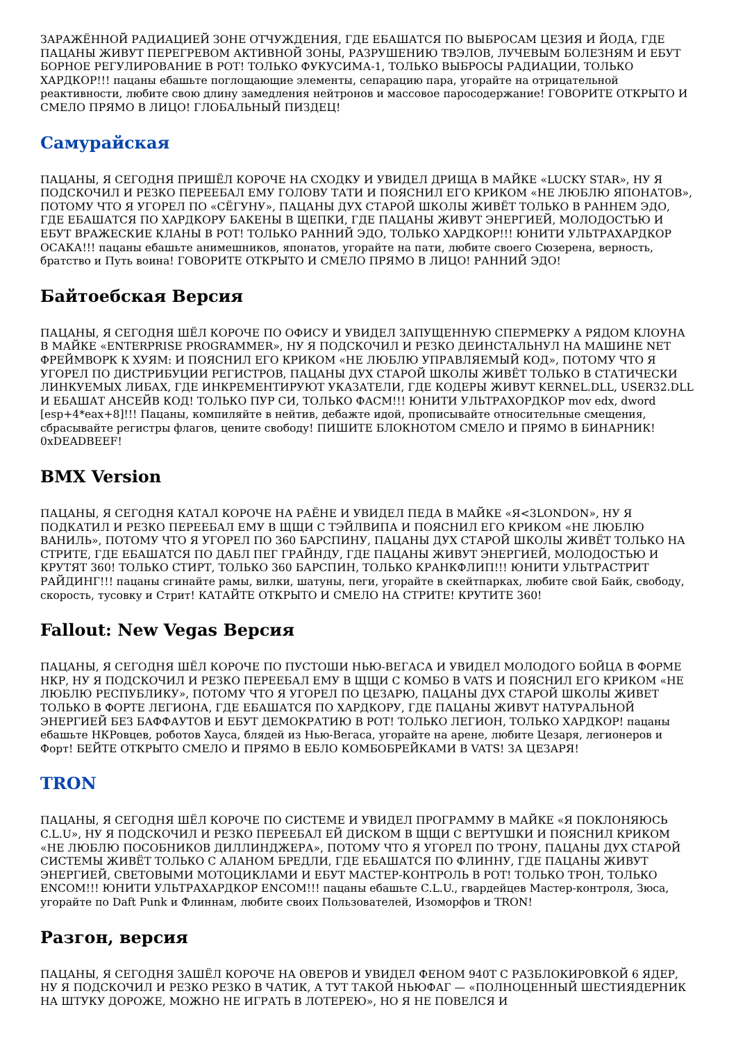ЗАРАЖЁННОЙ РАДИАЦИЕЙ ЗОНЕ ОТЧУЖДЕНИЯ, ГДЕ ЕБАШАТСЯ ПО ВЫБРОСАМ ЦЕЗИЯ И ЙОДА, ГДЕ ПАЦАНЫ ЖИВУТ ПЕРЕГРЕВОМ АКТИВНОЙ ЗОНЫ, РАЗРУШЕНИЮ ТВЭЛОВ, ЛУЧЕВЫМ БОЛЕЗНЯМ И ЕБУТ БОРНОЕ РЕГУЛИРОВАНИЕ В РОТ! ТОЛЬКО ФУКУСИМА-1, ТОЛЬКО ВЫБРОСЫ РАДИАЦИИ, ТОЛЬКО ХАРДКОР!!! пацаны ебашьте поглощающие элементы, сепарацию пара, угорайте на отрицательной реактивности, любите свою длину замедления нейтронов и массовое паросодержание! ГОВОРИТЕ ОТКРЫТО И СМЕЛО ПРЯМО В ЛИЦО! ГЛОБАЛЬНЫЙ ПИЗДЕЦ!
Самурайская
ПАЦАНЫ, Я СЕГОДНЯ ПРИШЁЛ КОРОЧЕ НА СХОДКУ И УВИДЕЛ ДРИЩА В МАЙКЕ «LUCKY STAR», НУ Я ПОДСКОЧИЛ И РЕЗКО ПЕРЕЕБАЛ ЕМУ ГОЛОВУ ТАТИ И ПОЯСНИЛ ЕГО КРИКОМ «НЕ ЛЮБЛЮ ЯПОНАТОВ», ПОТОМУ ЧТО Я УГОРЕЛ ПО «СЁГУНУ», ПАЦАНЫ ДУХ СТАРОЙ ШКОЛЫ ЖИВЁТ ТОЛЬКО В РАННЕМ ЭДО, ГДЕ ЕБАШАТСЯ ПО ХАРДКОРУ БАКЕНЫ В ЩЕПКИ, ГДЕ ПАЦАНЫ ЖИВУТ ЭНЕРГИЕЙ, МОЛОДОСТЬЮ И ЕБУТ ВРАЖЕСКИЕ КЛАНЫ В РОТ! ТОЛЬКО РАННИЙ ЭДО, ТОЛЬКО ХАРДКОР!!! ЮНИТИ УЛЬТРАХАРДКОР ОСАКА!!! пацаны ебашьте анимешников, японатов, угорайте на пати, любите своего Сюзерена, верность, братство и Путь воина! ГОВОРИТЕ ОТКРЫТО И СМЕЛО ПРЯМО В ЛИЦО! РАННИЙ ЭДО!
Байтоебская Версия
ПАЦАНЫ, Я СЕГОДНЯ ШЁЛ КОРОЧЕ ПО ОФИСУ И УВИДЕЛ ЗАПУЩЕННУЮ СПЕРМЕРКУ А РЯДОМ КЛОУНА В МАЙКЕ «ENTERPRISE PROGRAMMER», НУ Я ПОДСКОЧИЛ И РЕЗКО ДЕИНСТАЛЬНУЛ НА МАШИНЕ NET ФРЕЙМВОРК К ХУЯМ: И ПОЯСНИЛ ЕГО КРИКОМ «НЕ ЛЮБЛЮ УПРАВЛЯЕМЫЙ КОД», ПОТОМУ ЧТО Я УГОРЕЛ ПО ДИСТРИБУЦИИ РЕГИСТРОВ, ПАЦАНЫ ДУХ СТАРОЙ ШКОЛЫ ЖИВЁТ ТОЛЬКО В СТАТИЧЕСКИ ЛИНКУЕМЫХ ЛИБАХ, ГДЕ ИНКРЕМЕНТИРУЮТ УКАЗАТЕЛИ, ГДЕ КОДЕРЫ ЖИВУТ KERNEL.DLL, USER32.DLL И ЕБАШАТ АНСЕЙВ КОД! ТОЛЬКО ПУР СИ, ТОЛЬКО ФАСМ!!! ЮНИТИ УЛЬТРАХОРДКОР mov edx, dword [esp+4*eax+8]!!! Пацаны, компиляйте в нейтив, дебажте идой, прописывайте относительные смещения, сбрасывайте регистры флагов, цените свободу! ПИШИТЕ БЛОКНОТОМ СМЕЛО И ПРЯМО В БИНАРНИК! 0xDEADBEEF!
BMX Version
ПАЦАНЫ, Я СЕГОДНЯ КАТАЛ КОРОЧЕ НА РАЁНЕ И УВИДЕЛ ПЕДА В МАЙКЕ «Я<3LONDON», НУ Я ПОДКАТИЛ И РЕЗКО ПЕРЕЕБАЛ ЕМУ В ЩЩИ С ТЭЙЛВИПА И ПОЯСНИЛ ЕГО КРИКОМ «НЕ ЛЮБЛЮ ВАНИЛЬ», ПОТОМУ ЧТО Я УГОРЕЛ ПО 360 БАРСПИНУ, ПАЦАНЫ ДУХ СТАРОЙ ШКОЛЫ ЖИВЁТ ТОЛЬКО НА СТРИТЕ, ГДЕ ЕБАШАТСЯ ПО ДАБЛ ПЕГ ГРАЙНДУ, ГДЕ ПАЦАНЫ ЖИВУТ ЭНЕРГИЕЙ, МОЛОДОСТЬЮ И КРУТЯТ 360! ТОЛЬКО СТИРТ, ТОЛЬКО 360 БАРСПИН, ТОЛЬКО КРАНКФЛИП!!! ЮНИТИ УЛЬТРАСТРИТ РАЙДИНГ!!! пацаны сгинайте рамы, вилки, шатуны, пеги, угорайте в скейтпарках, любите свой Байк, свободу, скорость, тусовку и Стрит! КАТАЙТЕ ОТКРЫТО И СМЕЛО НА СТРИТЕ! КРУТИТЕ 360!
Fallout: New Vegas Версия
ПАЦАНЫ, Я СЕГОДНЯ ШЁЛ КОРОЧЕ ПО ПУСТОШИ НЬЮ-ВЕГАСА И УВИДЕЛ МОЛОДОГО БОЙЦА В ФОРМЕ НКР, НУ Я ПОДСКОЧИЛ И РЕЗКО ПЕРЕЕБАЛ ЕМУ В ЩЩИ С КОМБО В VATS И ПОЯСНИЛ ЕГО КРИКОМ «НЕ ЛЮБЛЮ РЕСПУБЛИКУ», ПОТОМУ ЧТО Я УГОРЕЛ ПО ЦЕЗАРЮ, ПАЦАНЫ ДУХ СТАРОЙ ШКОЛЫ ЖИВЕТ ТОЛЬКО В ФОРТЕ ЛЕГИОНА, ГДЕ ЕБАШАТСЯ ПО ХАРДКОРУ, ГДЕ ПАЦАНЫ ЖИВУТ НАТУРАЛЬНОЙ ЭНЕРГИЕЙ БЕЗ БАФФАУТОВ И ЕБУТ ДЕМОКРАТИЮ В РОТ! ТОЛЬКО ЛЕГИОН, ТОЛЬКО ХАРДКОР! пацаны ебашьте НКРовцев, роботов Хауса, блядей из Нью-Вегаса, угорайте на арене, любите Цезаря, легионеров и Форт! БЕЙТЕ ОТКРЫТО СМЕЛО И ПРЯМО В ЕБЛО КОМБОБРЕЙКАМИ В VATS! ЗА ЦЕЗАРЯ!
TRON
ПАЦАНЫ, Я СЕГОДНЯ ШЁЛ КОРОЧЕ ПО СИСТЕМЕ И УВИДЕЛ ПРОГРАММУ В МАЙКЕ «Я ПОКЛОНЯЮСЬ C.L.U», НУ Я ПОДСКОЧИЛ И РЕЗКО ПЕРЕЕБАЛ ЕЙ ДИСКОМ В ЩЩИ С ВЕРТУШКИ И ПОЯСНИЛ КРИКОМ «НЕ ЛЮБЛЮ ПОСОБНИКОВ ДИЛЛИНДЖЕРА», ПОТОМУ ЧТО Я УГОРЕЛ ПО ТРОНУ, ПАЦАНЫ ДУХ СТАРОЙ СИСТЕМЫ ЖИВЁТ ТОЛЬКО С АЛАНОМ БРЕДЛИ, ГДЕ ЕБАШАТСЯ ПО ФЛИННУ, ГДЕ ПАЦАНЫ ЖИВУТ ЭНЕРГИЕЙ, СВЕТОВЫМИ МОТОЦИКЛАМИ И ЕБУТ МАСТЕР-КОНТРОЛЬ В РОТ! ТОЛЬКО ТРОН, ТОЛЬКО ENCOM!!! ЮНИТИ УЛЬТРАХАРДКОР ENCOM!!! пацаны ебашьте C.L.U., гвардейцев Мастер-контроля, Зюса, угорайте по Daft Punk и Флиннам, любите своих Пользователей, Изоморфов и TRON!
Разгон, версия
ПАЦАНЫ, Я СЕГОДНЯ ЗАШЁЛ КОРОЧЕ НА ОВЕРОВ И УВИДЕЛ ФЕНОМ 940Т С РАЗБЛОКИРОВКОЙ 6 ЯДЕР, НУ Я ПОДСКОЧИЛ И РЕЗКО РЕЗКО В ЧАТИК, А ТУТ ТАКОЙ НЬЮФАГ — «ПОЛНОЦЕННЫЙ ШЕСТИЯДЕРНИК НА ШТУКУ ДОРОЖЕ, МОЖНО НЕ ИГРАТЬ В ЛОТЕРЕЮ», НО Я НЕ ПОВЕЛСЯ И